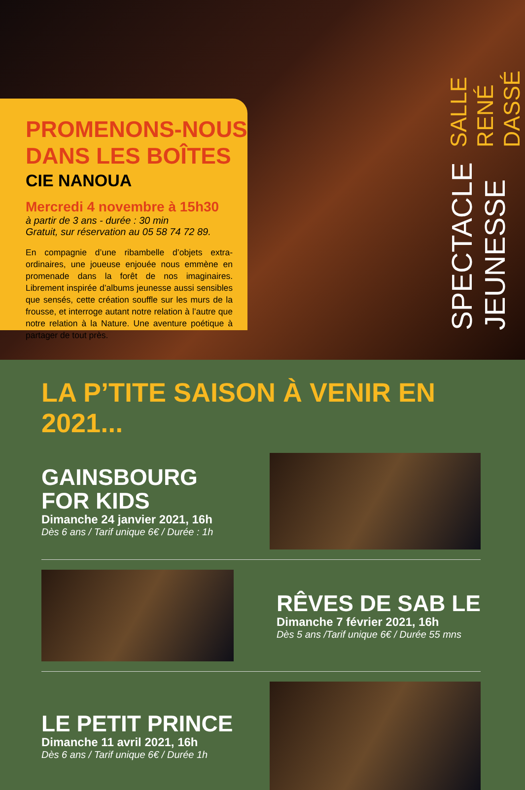PROMENONS-NOUS
DANS LES BOÎTES
CIE NANOUA
Mercredi 4 novembre à 15h30
à partir de 3 ans - durée : 30 min
Gratuit, sur réservation au 05 58 74 72 89.
En compagnie d’une ribambelle d’objets extra-ordinaires, une joueuse enjouée nous emmène en promenade dans la forêt de nos imaginaires. Librement inspirée d’albums jeunesse aussi sensibles que sensés, cette création souffle sur les murs de la frousse, et interroge autant notre relation à l’autre que notre relation à la Nature. Une aventure poétique à partager de tout près.
SPECTACLE JEUNESSE SALLE RENÉ DASSÉ
LA P’TITE SAISON À VENIR EN 2021...
GAINSBOURG
FOR KIDS
Dimanche 24 janvier 2021, 16h
Dès 6 ans / Tarif unique 6€ / Durée : 1h
RÊVES DE SAB LE
Dimanche 7 février 2021, 16h
Dès 5 ans /Tarif unique 6€ / Durée 55 mns
LE PETIT PRINCE
Dimanche 11 avril 2021, 16h
Dès 6 ans / Tarif unique 6€ / Durée 1h